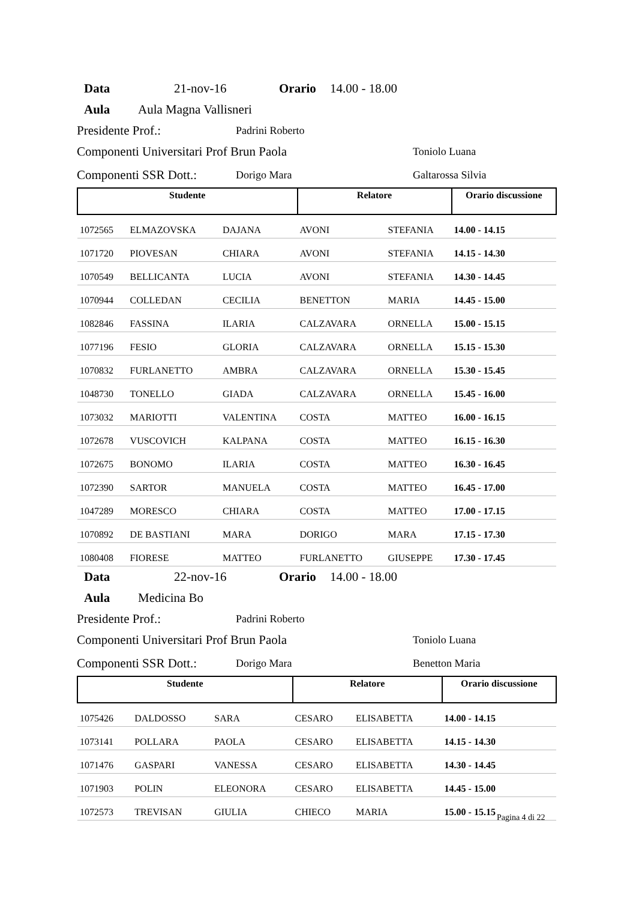Data 21-nov-16 Orario 14.00 - 18.00
Aula Aula Magna Vallisneri
Presidente Prof.: Padrini Roberto
Componenti Universitari Prof Brun Paola Toniolo Luana
Componenti SSR Dott.: Dorigo Mara Galtarossa Silvia
| Studente | | | Relatore | | Orario discussione |
| --- | --- | --- | --- | --- | --- |
| 1072565 | ELMAZOVSKA | DAJANA | AVONI | STEFANIA | 14.00 - 14.15 |
| 1071720 | PIOVESAN | CHIARA | AVONI | STEFANIA | 14.15 - 14.30 |
| 1070549 | BELLICANTA | LUCIA | AVONI | STEFANIA | 14.30 - 14.45 |
| 1070944 | COLLEDAN | CECILIA | BENETTON | MARIA | 14.45 - 15.00 |
| 1082846 | FASSINA | ILARIA | CALZAVARA | ORNELLA | 15.00 - 15.15 |
| 1077196 | FESIO | GLORIA | CALZAVARA | ORNELLA | 15.15 - 15.30 |
| 1070832 | FURLANETTO | AMBRA | CALZAVARA | ORNELLA | 15.30 - 15.45 |
| 1048730 | TONELLO | GIADA | CALZAVARA | ORNELLA | 15.45 - 16.00 |
| 1073032 | MARIOTTI | VALENTINA | COSTA | MATTEO | 16.00 - 16.15 |
| 1072678 | VUSCOVICH | KALPANA | COSTA | MATTEO | 16.15 - 16.30 |
| 1072675 | BONOMO | ILARIA | COSTA | MATTEO | 16.30 - 16.45 |
| 1072390 | SARTOR | MANUELA | COSTA | MATTEO | 16.45 - 17.00 |
| 1047289 | MORESCO | CHIARA | COSTA | MATTEO | 17.00 - 17.15 |
| 1070892 | DE BASTIANI | MARA | DORIGO | MARA | 17.15 - 17.30 |
| 1080408 | FIORESE | MATTEO | FURLANETTO | GIUSEPPE | 17.30 - 17.45 |
Data 22-nov-16 Orario 14.00 - 18.00
Aula Medicina Bo
Presidente Prof.: Padrini Roberto
Componenti Universitari Prof Brun Paola Toniolo Luana
Componenti SSR Dott.: Dorigo Mara Benetton Maria
| Studente | | | Relatore | | Orario discussione |
| --- | --- | --- | --- | --- | --- |
| 1075426 | DALDOSSO | SARA | CESARO | ELISABETTA | 14.00 - 14.15 |
| 1073141 | POLLARA | PAOLA | CESARO | ELISABETTA | 14.15 - 14.30 |
| 1071476 | GASPARI | VANESSA | CESARO | ELISABETTA | 14.30 - 14.45 |
| 1071903 | POLIN | ELEONORA | CESARO | ELISABETTA | 14.45 - 15.00 |
| 1072573 | TREVISAN | GIULIA | CHIECO | MARIA | 15.00 - 15.15 |
Pagina 4 di 22